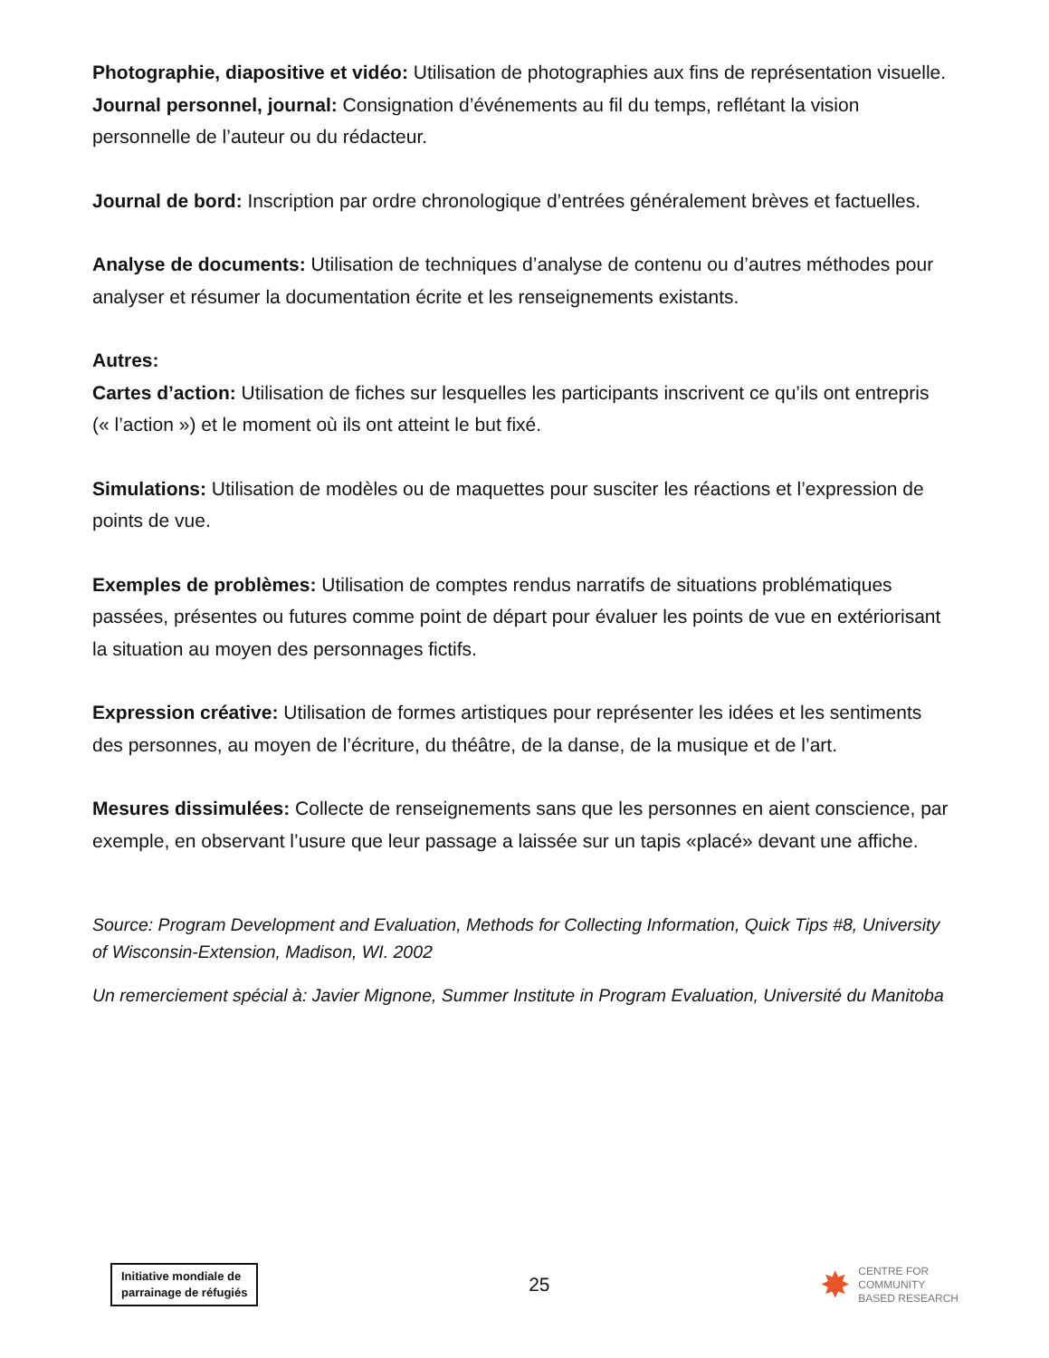Photographie, diapositive et vidéo: Utilisation de photographies aux fins de représentation visuelle.
Journal personnel, journal: Consignation d’événements au fil du temps, reflétant la vision personnelle de l’auteur ou du rédacteur.
Journal de bord: Inscription par ordre chronologique d’entrées généralement brèves et factuelles.
Analyse de documents: Utilisation de techniques d’analyse de contenu ou d’autres méthodes pour analyser et résumer la documentation écrite et les renseignements existants.
Autres:
Cartes d’action: Utilisation de fiches sur lesquelles les participants inscrivent ce qu’ils ont entrepris (« l’action ») et le moment où ils ont atteint le but fixé.
Simulations: Utilisation de modèles ou de maquettes pour susciter les réactions et l’expression de points de vue.
Exemples de problèmes: Utilisation de comptes rendus narratifs de situations problématiques passées, présentes ou futures comme point de départ pour évaluer les points de vue en extériorisant la situation au moyen des personnages fictifs.
Expression créative: Utilisation de formes artistiques pour représenter les idées et les sentiments des personnes, au moyen de l’écriture, du théâtre, de la danse, de la musique et de l’art.
Mesures dissimulées: Collecte de renseignements sans que les personnes en aient conscience, par exemple, en observant l’usure que leur passage a laissée sur un tapis «placé» devant une affiche.
Source: Program Development and Evaluation, Methods for Collecting Information, Quick Tips #8, University of Wisconsin-Extension, Madison, WI. 2002
Un remerciement spécial à: Javier Mignone, Summer Institute in Program Evaluation, Université du Manitoba
Initiative mondiale de
parrainage de réfugiés
25
✸ CENTRE FOR
COMMUNITY
BASED RESEARCH